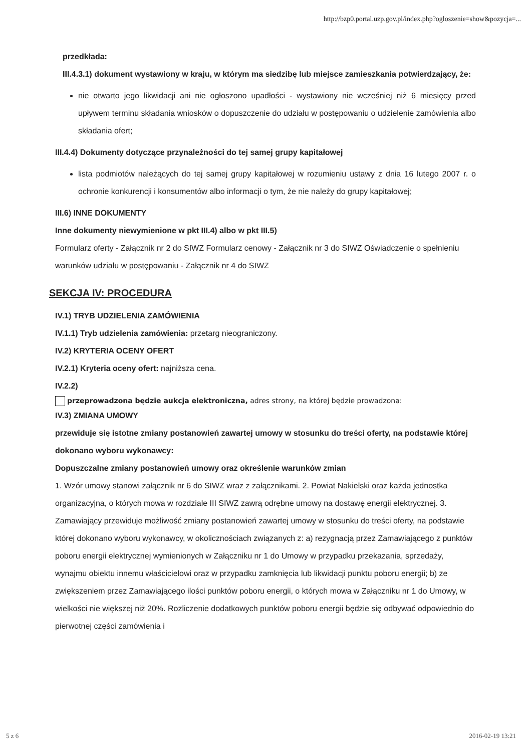http://bzp0.portal.uzp.gov.pl/index.php?ogloszenie=show&pozycja=...
przedkłada:
III.4.3.1) dokument wystawiony w kraju, w którym ma siedzibę lub miejsce zamieszkania potwierdzający, że:
nie otwarto jego likwidacji ani nie ogłoszono upadłości - wystawiony nie wcześniej niż 6 miesięcy przed upływem terminu składania wniosków o dopuszczenie do udziału w postępowaniu o udzielenie zamówienia albo składania ofert;
III.4.4) Dokumenty dotyczące przynależności do tej samej grupy kapitałowej
lista podmiotów należących do tej samej grupy kapitałowej w rozumieniu ustawy z dnia 16 lutego 2007 r. o ochronie konkurencji i konsumentów albo informacji o tym, że nie należy do grupy kapitałowej;
III.6) INNE DOKUMENTY
Inne dokumenty niewymienione w pkt III.4) albo w pkt III.5)
Formularz oferty - Załącznik nr 2 do SIWZ Formularz cenowy - Załącznik nr 3 do SIWZ Oświadczenie o spełnieniu warunków udziału w postępowaniu - Załącznik nr 4 do SIWZ
SEKCJA IV: PROCEDURA
IV.1) TRYB UDZIELENIA ZAMÓWIENIA
IV.1.1) Tryb udzielenia zamówienia: przetarg nieograniczony.
IV.2) KRYTERIA OCENY OFERT
IV.2.1) Kryteria oceny ofert: najniższa cena.
IV.2.2)
przeprowadzona będzie aukcja elektroniczna, adres strony, na której będzie prowadzona:
IV.3) ZMIANA UMOWY
przewiduje się istotne zmiany postanowień zawartej umowy w stosunku do treści oferty, na podstawie której dokonano wyboru wykonawcy:
Dopuszczalne zmiany postanowień umowy oraz określenie warunków zmian
1. Wzór umowy stanowi załącznik nr 6 do SIWZ wraz z załącznikami. 2. Powiat Nakielski oraz każda jednostka organizacyjna, o których mowa w rozdziale III SIWZ zawrą odrębne umowy na dostawę energii elektrycznej. 3. Zamawiający przewiduje możliwość zmiany postanowień zawartej umowy w stosunku do treści oferty, na podstawie której dokonano wyboru wykonawcy, w okolicznościach związanych z: a) rezygnacją przez Zamawiającego z punktów poboru energii elektrycznej wymienionych w Załączniku nr 1 do Umowy w przypadku przekazania, sprzedaży, wynajmu obiektu innemu właścicielowi oraz w przypadku zamknięcia lub likwidacji punktu poboru energii; b) ze zwiększeniem przez Zamawiającego ilości punktów poboru energii, o których mowa w Załączniku nr 1 do Umowy, w wielkości nie większej niż 20%. Rozliczenie dodatkowych punktów poboru energii będzie się odbywać odpowiednio do pierwotnej części zamówienia i
5 z 6 2016-02-19 13:21